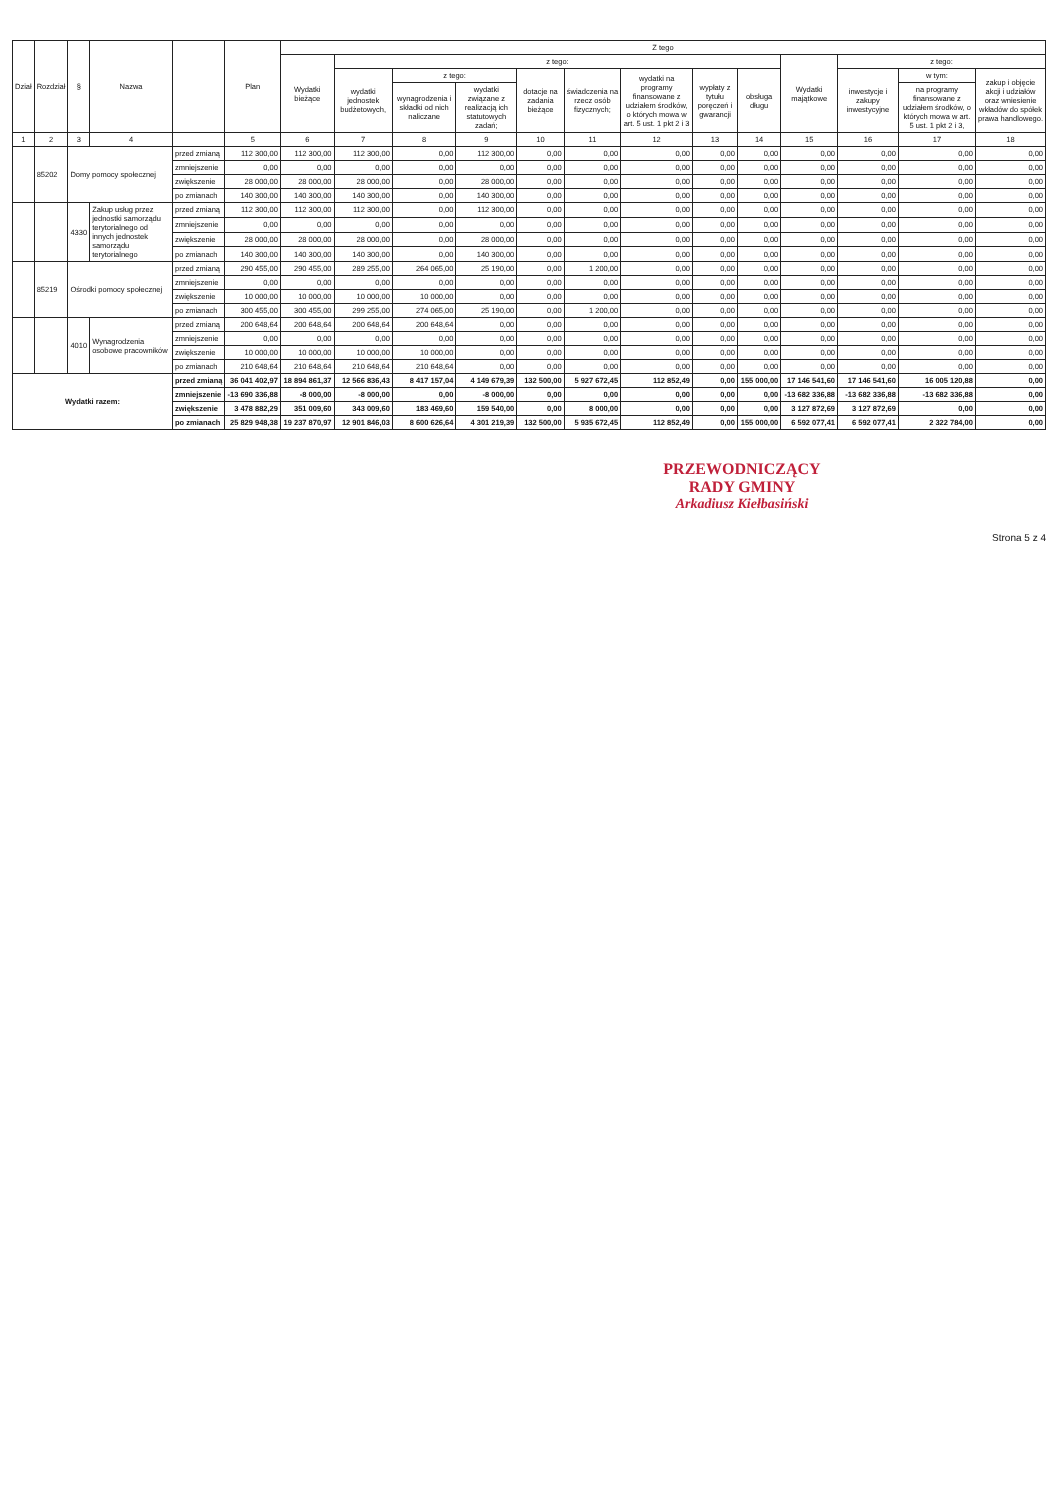| Dział | Rozdział | § | Nazwa | | Plan | Z tego | | | | | | | | | | | | |
| --- | --- | --- | --- | --- | --- | --- | --- | --- | --- | --- | --- | --- | --- | --- | --- | --- | --- | --- |
| | | | | | | Wydatki bieżące | z tego: | | | | | | | | Wydatki majątkowe | z tego: | | |
| | | | | | | | wydatki jednostek budżetowych, | z tego: | | dotacje na zadania bieżące | świadczenia na rzecz osób fizycznych; | wydatki na programy finansowane z udziałem środków, o których mowa w art. 5 ust. 1 pkt 2 i 3 | wypłaty z tytułu poręczeń i gwarancji | obsługa długu | | inwestycje i zakupy inwestycyjne | w tym: | zakup i objęcie akcji i udziałów oraz wniesienie wkładów do spółek prawa handlowego. |
| | | | | | | | | wynagrodzenia i składki od nich naliczane | wydatki związane z realizacją ich statutowych zadań; | | | | | | | | na programy finansowane z udziałem środków, o których mowa w art. 5 ust. 1 pkt 2 i 3, | |
| 1 | 2 | 3 | 4 | | 5 | 6 | 7 | 8 | 9 | 10 | 11 | 12 | 13 | 14 | 15 | 16 | 17 | 18 |
| | 85202 | Domy pomocy społecznej | | przed zmianą | 112 300,00 | 112 300,00 | 112 300,00 | 0,00 | 112 300,00 | 0,00 | 0,00 | 0,00 | 0,00 | 0,00 | 0,00 | 0,00 | 0,00 | 0,00 |
| | | | | zmniejszenie | 0,00 | 0,00 | 0,00 | 0,00 | 0,00 | 0,00 | 0,00 | 0,00 | 0,00 | 0,00 | 0,00 | 0,00 | 0,00 | 0,00 |
| | | | | zwiększenie | 28 000,00 | 28 000,00 | 28 000,00 | 0,00 | 28 000,00 | 0,00 | 0,00 | 0,00 | 0,00 | 0,00 | 0,00 | 0,00 | 0,00 | 0,00 |
| | | | | po zmianach | 140 300,00 | 140 300,00 | 140 300,00 | 0,00 | 140 300,00 | 0,00 | 0,00 | 0,00 | 0,00 | 0,00 | 0,00 | 0,00 | 0,00 | 0,00 |
| | | 4330 | Zakup usług przez jednostki samorządu terytorialnego od innych jednostek samorządu terytorialnego | przed zmianą | 112 300,00 | 112 300,00 | 112 300,00 | 0,00 | 112 300,00 | 0,00 | 0,00 | 0,00 | 0,00 | 0,00 | 0,00 | 0,00 | 0,00 | 0,00 |
| | | | | zmniejszenie | 0,00 | 0,00 | 0,00 | 0,00 | 0,00 | 0,00 | 0,00 | 0,00 | 0,00 | 0,00 | 0,00 | 0,00 | 0,00 | 0,00 |
| | | | | zwiększenie | 28 000,00 | 28 000,00 | 28 000,00 | 0,00 | 28 000,00 | 0,00 | 0,00 | 0,00 | 0,00 | 0,00 | 0,00 | 0,00 | 0,00 | 0,00 |
| | | | | po zmianach | 140 300,00 | 140 300,00 | 140 300,00 | 0,00 | 140 300,00 | 0,00 | 0,00 | 0,00 | 0,00 | 0,00 | 0,00 | 0,00 | 0,00 | 0,00 |
| | 85219 | Ośrodki pomocy społecznej | | przed zmianą | 290 455,00 | 290 455,00 | 289 255,00 | 264 065,00 | 25 190,00 | 0,00 | 1 200,00 | 0,00 | 0,00 | 0,00 | 0,00 | 0,00 | 0,00 | 0,00 |
| | | | | zmniejszenie | 0,00 | 0,00 | 0,00 | 0,00 | 0,00 | 0,00 | 0,00 | 0,00 | 0,00 | 0,00 | 0,00 | 0,00 | 0,00 | 0,00 |
| | | | | zwiększenie | 10 000,00 | 10 000,00 | 10 000,00 | 10 000,00 | 0,00 | 0,00 | 0,00 | 0,00 | 0,00 | 0,00 | 0,00 | 0,00 | 0,00 | 0,00 |
| | | | | po zmianach | 300 455,00 | 300 455,00 | 299 255,00 | 274 065,00 | 25 190,00 | 0,00 | 1 200,00 | 0,00 | 0,00 | 0,00 | 0,00 | 0,00 | 0,00 | 0,00 |
| | | 4010 | Wynagrodzenia osobowe pracowników | przed zmianą | 200 648,64 | 200 648,64 | 200 648,64 | 200 648,64 | 0,00 | 0,00 | 0,00 | 0,00 | 0,00 | 0,00 | 0,00 | 0,00 | 0,00 | 0,00 |
| | | | | zmniejszenie | 0,00 | 0,00 | 0,00 | 0,00 | 0,00 | 0,00 | 0,00 | 0,00 | 0,00 | 0,00 | 0,00 | 0,00 | 0,00 | 0,00 |
| | | | | zwiększenie | 10 000,00 | 10 000,00 | 10 000,00 | 10 000,00 | 0,00 | 0,00 | 0,00 | 0,00 | 0,00 | 0,00 | 0,00 | 0,00 | 0,00 | 0,00 |
| | | | | po zmianach | 210 648,64 | 210 648,64 | 210 648,64 | 210 648,64 | 0,00 | 0,00 | 0,00 | 0,00 | 0,00 | 0,00 | 0,00 | 0,00 | 0,00 | 0,00 |
| Wydatki razem: | | | | przed zmianą | 36 041 402,97 | 18 894 861,37 | 12 566 836,43 | 8 417 157,04 | 4 149 679,39 | 132 500,00 | 5 927 672,45 | 112 852,49 | 0,00 | 155 000,00 | 17 146 541,60 | 17 146 541,60 | 16 005 120,88 | 0,00 |
| | | | | zmniejszenie | -13 690 336,88 | -8 000,00 | -8 000,00 | 0,00 | -8 000,00 | 0,00 | 0,00 | 0,00 | 0,00 | 0,00 | -13 682 336,88 | -13 682 336,88 | -13 682 336,88 | 0,00 |
| | | | | zwiększenie | 3 478 882,29 | 351 009,60 | 343 009,60 | 183 469,60 | 159 540,00 | 0,00 | 8 000,00 | 0,00 | 0,00 | 0,00 | 3 127 872,69 | 3 127 872,69 | 0,00 | 0,00 |
| | | | | po zmianach | 25 829 948,38 | 19 237 870,97 | 12 901 846,03 | 8 600 626,64 | 4 301 219,39 | 132 500,00 | 5 935 672,45 | 112 852,49 | 0,00 | 155 000,00 | 6 592 077,41 | 6 592 077,41 | 2 322 784,00 | 0,00 |
PRZEWODNICZĄCY
RADY GMINY
Arkadiusz Kiełbasiński
Strona 5 z 4